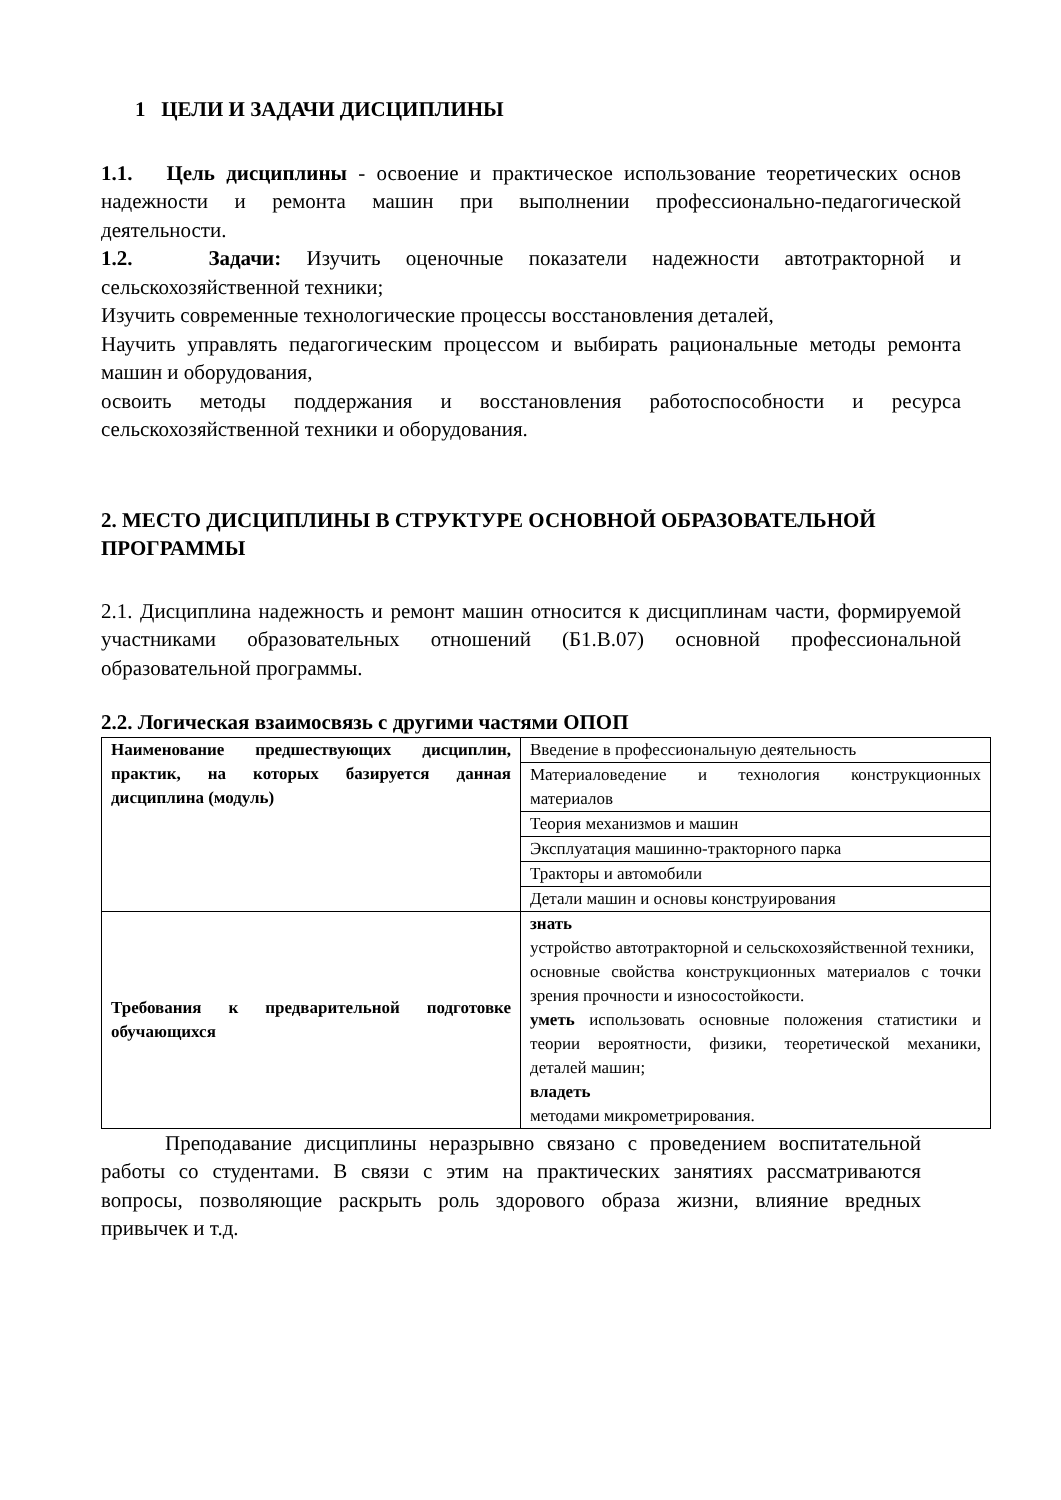1 ЦЕЛИ И ЗАДАЧИ ДИСЦИПЛИНЫ
1.1. Цель дисциплины - освоение и практическое использование теоретических основ надежности и ремонта машин при выполнении профессионально-педагогической деятельности.
1.2. Задачи: Изучить оценочные показатели надежности автотракторной и сельскохозяйственной техники;
Изучить современные технологические процессы восстановления деталей,
Научить управлять педагогическим процессом и выбирать рациональные методы ремонта машин и оборудования,
освоить методы поддержания и восстановления работоспособности и ресурса сельскохозяйственной техники и оборудования.
2. МЕСТО ДИСЦИПЛИНЫ В СТРУКТУРЕ ОСНОВНОЙ ОБРАЗОВАТЕЛЬНОЙ ПРОГРАММЫ
2.1. Дисциплина надежность и ремонт машин относится к дисциплинам части, формируемой участниками образовательных отношений (Б1.В.07) основной профессиональной образовательной программы.
2.2. Логическая взаимосвязь с другими частями ОПОП
| Наименование предшествующих дисциплин, практик, на которых базируется данная дисциплина (модуль) | Введение в профессиональную деятельность |
| | Материаловедение и технология конструкционных материалов |
| | Теория механизмов и машин |
| | Эксплуатация машинно-тракторного парка |
| | Тракторы и автомобили |
| | Детали машин и основы конструирования |
| Требования к предварительной подготовке обучающихся | знать устройство автотракторной и сельскохозяйственной техники, основные свойства конструкционных материалов с точки зрения прочности и износостойкости. уметь использовать основные положения статистики и теории вероятности, физики, теоретической механики, деталей машин; владеть методами микрометрирования. |
Преподавание дисциплины неразрывно связано с проведением воспитательной работы со студентами. В связи с этим на практических занятиях рассматриваются вопросы, позволяющие раскрыть роль здорового образа жизни, влияние вредных привычек и т.д.